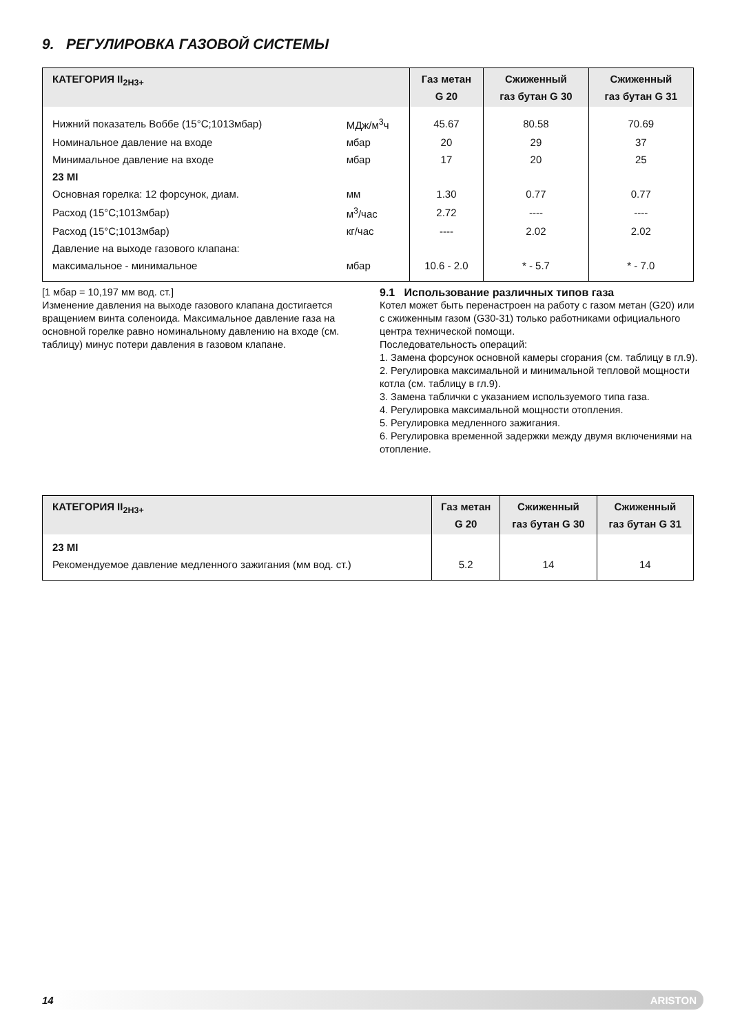9. РЕГУЛИРОВКА ГАЗОВОЙ СИСТЕМЫ
| КАТЕГОРИЯ II<sub>2H3+</sub> | | Газ метан G 20 | Сжиженный газ бутан G 30 | Сжиженный газ бутан G 31 |
| --- | --- | --- | --- | --- |
| Нижний показатель Воббе (15°C;1013мбар) | МДж/м<sup>3</sup>ч | 45.67 | 80.58 | 70.69 |
| Номинальное давление на входе | мбар | 20 | 29 | 37 |
| Минимальное давление на входе | мбар | 17 | 20 | 25 |
| 23 MI | | | | |
| Основная горелка: 12 форсунок, диам. | мм | 1.30 | 0.77 | 0.77 |
| Расход (15°C;1013мбар) | м<sup>3</sup>/час | 2.72 | ---- | ---- |
| Расход (15°C;1013мбар) | кг/час | ---- | 2.02 | 2.02 |
| Давление на выходе газового клапана: | | | | |
| максимальное - минимальное | мбар | 10.6 - 2.0 | * - 5.7 | * - 7.0 |
[1 мбар = 10,197 мм вод. ст.]
Изменение давления на выходе газового клапана достигается вращением винта соленоида. Максимальное давление газа на основной горелке равно номинальному давлению на входе (см. таблицу) минус потери давления в газовом клапане.
9.1 Использование различных типов газа
Котел может быть перенастроен на работу с газом метан (G20) или с сжиженным газом (G30-31) только работниками официального центра технической помощи.
Последовательность операций:
1. Замена форсунок основной камеры сгорания (см. таблицу в гл.9).
2. Регулировка максимальной и минимальной тепловой мощности котла (см. таблицу в гл.9).
3. Замена таблички с указанием используемого типа газа.
4. Регулировка максимальной мощности отопления.
5. Регулировка медленного зажигания.
6. Регулировка временной задержки между двумя включениями на отопление.
| КАТЕГОРИЯ II<sub>2H3+</sub> | Газ метан G 20 | Сжиженный газ бутан G 30 | Сжиженный газ бутан G 31 |
| --- | --- | --- | --- |
| 23 MI | | | |
| Рекомендуемое давление медленного зажигания (мм вод. ст.) | 5.2 | 14 | 14 |
14 ARISTON